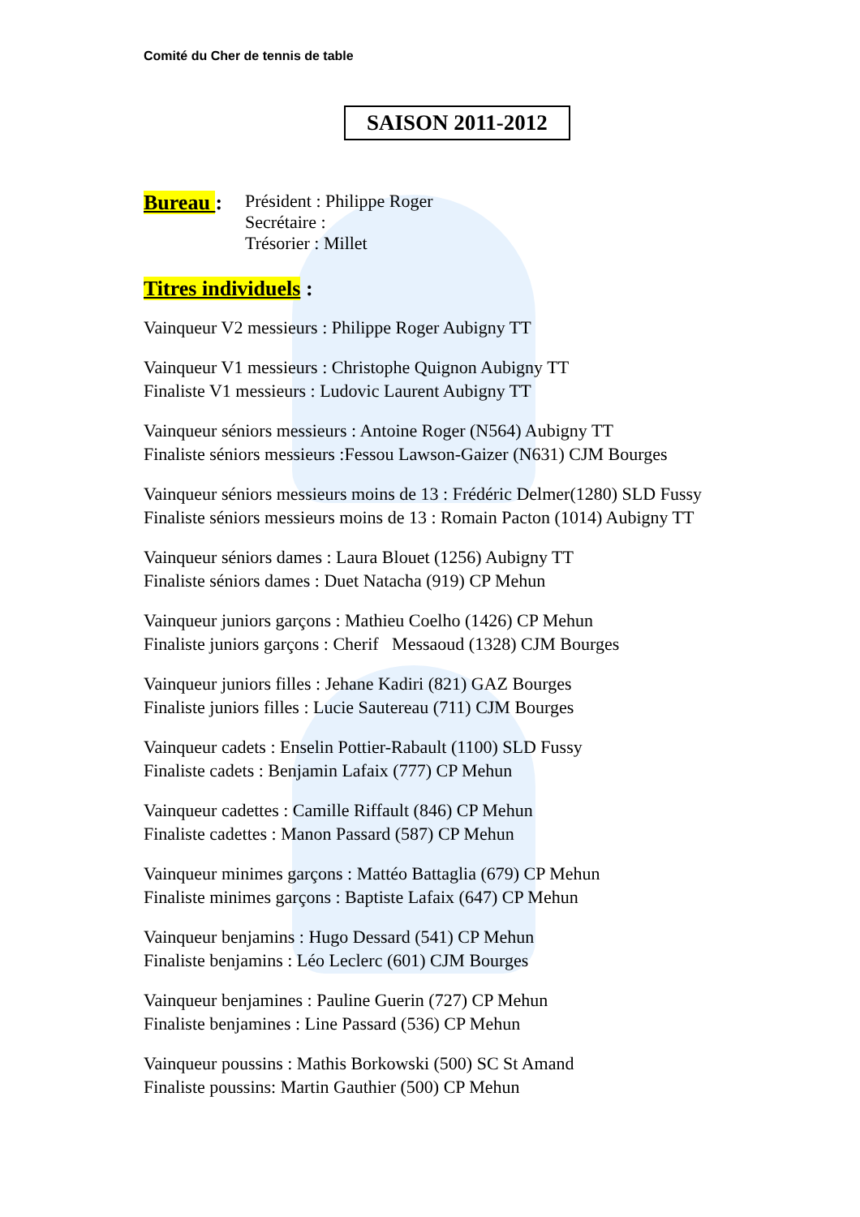Comité du Cher de tennis de table
SAISON 2011-2012
Bureau :
Président : Philippe Roger
Secrétaire :
Trésorier : Millet
Titres individuels :
Vainqueur V2 messieurs : Philippe Roger Aubigny TT
Vainqueur V1 messieurs : Christophe Quignon Aubigny TT
Finaliste V1 messieurs : Ludovic Laurent Aubigny TT
Vainqueur séniors messieurs : Antoine Roger (N564) Aubigny TT
Finaliste séniors messieurs :Fessou Lawson-Gaizer (N631) CJM Bourges
Vainqueur séniors messieurs moins de 13 : Frédéric Delmer(1280) SLD Fussy
Finaliste séniors messieurs moins de 13 : Romain Pacton (1014) Aubigny TT
Vainqueur séniors dames : Laura Blouet (1256) Aubigny TT
Finaliste séniors dames : Duet Natacha (919) CP Mehun
Vainqueur juniors garçons : Mathieu Coelho (1426) CP Mehun
Finaliste juniors garçons : Cherif Messaoud (1328) CJM Bourges
Vainqueur juniors filles : Jehane Kadiri (821) GAZ Bourges
Finaliste juniors filles : Lucie Sautereau (711) CJM Bourges
Vainqueur cadets : Enselin Pottier-Rabault (1100) SLD Fussy
Finaliste cadets : Benjamin Lafaix (777) CP Mehun
Vainqueur cadettes : Camille Riffault (846) CP Mehun
Finaliste cadettes : Manon Passard (587) CP Mehun
Vainqueur minimes garçons : Mattéo Battaglia (679) CP Mehun
Finaliste minimes garçons : Baptiste Lafaix (647) CP Mehun
Vainqueur benjamins : Hugo Dessard (541) CP Mehun
Finaliste benjamins : Léo Leclerc (601) CJM Bourges
Vainqueur benjamines : Pauline Guerin (727) CP Mehun
Finaliste benjamines : Line Passard (536) CP Mehun
Vainqueur poussins : Mathis Borkowski (500) SC St Amand
Finaliste poussins: Martin Gauthier (500) CP Mehun